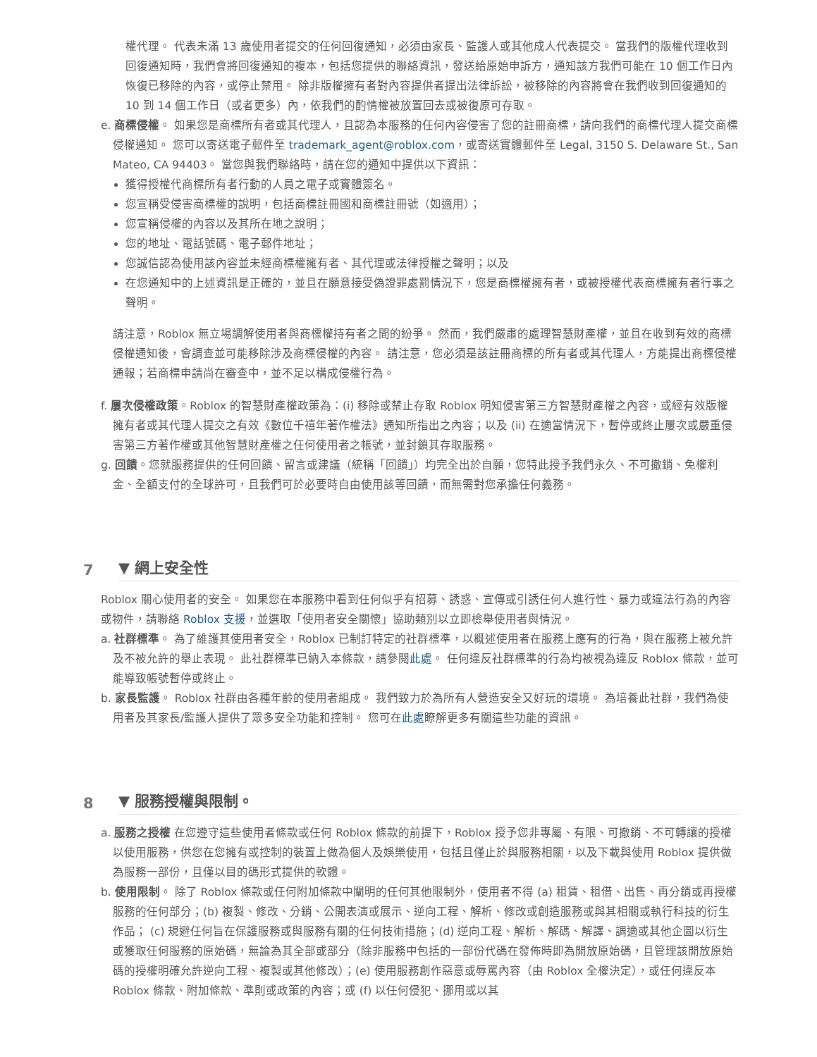權代理。 代表未滿 13 歲使用者提交的任何回復通知，必須由家長、監護人或其他成人代表提交。 當我們的版權代理收到回復通知時，我們會將回復通知的複本，包括您提供的聯絡資訊，發送給原始申訴方，通知該方我們可能在 10 個工作日內恢復已移除的內容，或停止禁用。 除非版權擁有者對內容提供者提出法律訴訟，被移除的內容將會在我們收到回復通知的 10 到 14 個工作日（或者更多）內，依我們的酌情權被放置回去或被復原可存取。
e. 商標侵權。 如果您是商標所有者或其代理人，且認為本服務的任何內容侵害了您的註冊商標，請向我們的商標代理人提交商標侵權通知。 您可以寄送電子郵件至 trademark_agent@roblox.com，或寄送實體郵件至 Legal, 3150 S. Delaware St., San Mateo, CA 94403。 當您與我們聯絡時，請在您的通知中提供以下資訊：
獲得授權代商標所有者行動的人員之電子或實體簽名。
您宣稱受侵害商標權的說明，包括商標註冊國和商標註冊號（如適用）；
您宣稱侵權的內容以及其所在地之說明；
您的地址、電話號碼、電子郵件地址；
您誠信認為使用該內容並未經商標權擁有者、其代理或法律授權之聲明；以及
在您通知中的上述資訊是正確的，並且在願意接受偽證罪處罰情況下，您是商標權擁有者，或被授權代表商標擁有者行事之聲明。
請注意，Roblox 無立場調解使用者與商標權持有者之間的紛爭。 然而，我們嚴肅的處理智慧財產權，並且在收到有效的商標侵權通知後，會調查並可能移除涉及商標侵權的內容。 請注意，您必須是該註冊商標的所有者或其代理人，方能提出商標侵權通報；若商標申請尚在審查中，並不足以構成侵權行為。
f. 屢次侵權政策。Roblox 的智慧財產權政策為：(i) 移除或禁止存取 Roblox 明知侵害第三方智慧財產權之內容，或經有效版權擁有者或其代理人提交之有效《數位千禧年著作權法》通知所指出之內容；以及 (ii) 在適當情況下，暫停或終止屢次或嚴重侵害第三方著作權或其他智慧財產權之任何使用者之帳號，並封鎖其存取服務。
g. 回饋。您就服務提供的任何回饋、留言或建議（統稱「回饋」）均完全出於自願，您特此授予我們永久、不可撤銷、免權利金、全額支付的全球許可，且我們可於必要時自由使用該等回饋，而無需對您承擔任何義務。
7 ▼ 網上安全性
Roblox 關心使用者的安全。 如果您在本服務中看到任何似乎有招募、誘惑、宣傳或引誘任何人進行性、暴力或違法行為的內容或物件，請聯絡 Roblox 支援，並選取「使用者安全關懷」協助類別以立即檢舉使用者與情況。
a. 社群標準。 為了維護其使用者安全，Roblox 已制訂特定的社群標準，以概述使用者在服務上應有的行為，與在服務上被允許及不被允許的舉止表現。 此社群標準已納入本條款，請參閱此處。 任何違反社群標準的行為均被視為違反 Roblox 條款，並可能導致帳號暫停或終止。
b. 家長監護。 Roblox 社群由各種年齡的使用者組成。 我們致力於為所有人營造安全又好玩的環境。 為培養此社群，我們為使用者及其家長/監護人提供了眾多安全功能和控制。 您可在此處瞭解更多有關這些功能的資訊。
8 ▼ 服務授權與限制。
a. 服務之授權 在您遵守這些使用者條款或任何 Roblox 條款的前提下，Roblox 授予您非專屬、有限、可撤銷、不可轉讓的授權以使用服務，供您在您擁有或控制的裝置上做為個人及娛樂使用，包括且僅止於與服務相關，以及下載與使用 Roblox 提供做為服務一部份，且僅以目的碼形式提供的軟體。
b. 使用限制。 除了 Roblox 條款或任何附加條款中闡明的任何其他限制外，使用者不得 (a) 租賃、租借、出售、再分銷或再授權服務的任何部分；(b) 複製、修改、分銷、公開表演或展示、逆向工程、解析、修改或創造服務或與其相關或執行科技的衍生作品； (c) 規避任何旨在保護服務或與服務有關的任何技術措施；(d) 逆向工程、解析、解碼、解譯、調適或其他企圖以衍生或獲取任何服務的原始碼，無論為其全部或部分（除非服務中包括的一部份代碼在發佈時即為開放原始碼，且管理該開放原始碼的授權明確允許逆向工程、複製或其他修改）；(e) 使用服務創作惡意或辱罵內容（由 Roblox 全權決定），或任何違反本 Roblox 條款、附加條款、準則或政策的內容；或 (f) 以任何侵犯、挪用或以其